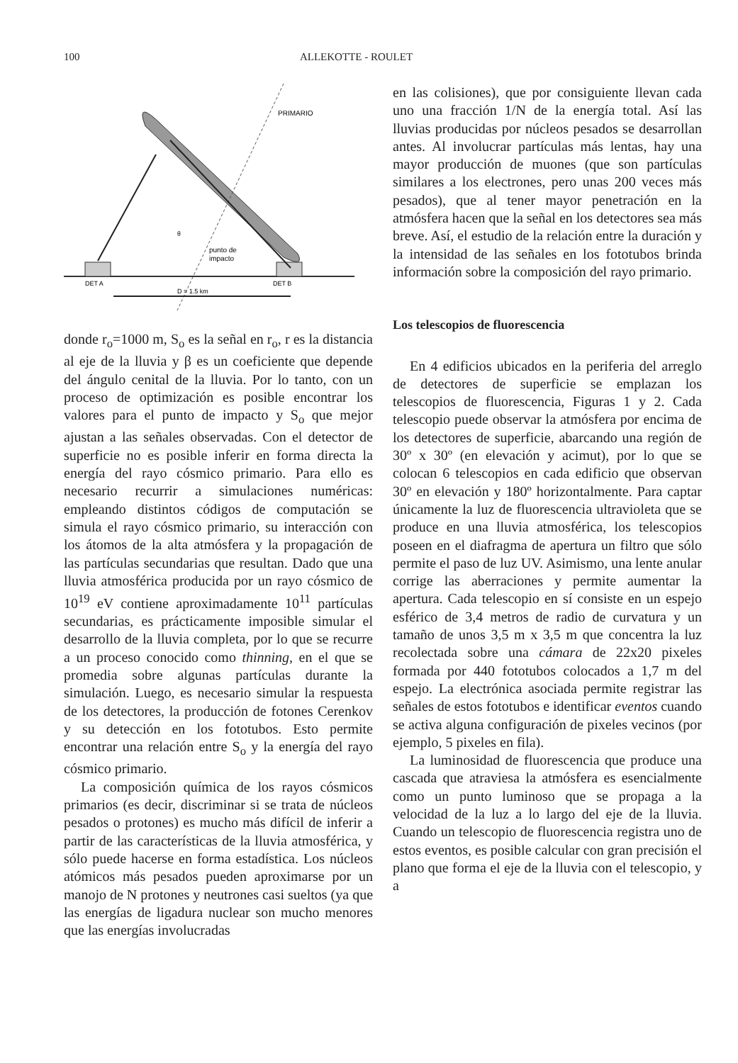100 ALLEKOTTE - ROULET
PRIMARIO
punto de
impacto
DET A
DET B
D = 1.5 km
θ
donde r<sub>o</sub>=1000 m, S<sub>o</sub> es la señal en r<sub>o</sub>, r es la distancia al eje de la lluvia y β es un coeficiente que depende del ángulo cenital de la lluvia. Por lo tanto, con un proceso de optimización es posible encontrar los valores para el punto de impacto y S<sub>o</sub> que mejor ajustan a las señales observadas. Con el detector de superficie no es posible inferir en forma directa la energía del rayo cósmico primario. Para ello es necesario recurrir a simulaciones numéricas: empleando distintos códigos de computación se simula el rayo cósmico primario, su interacción con los átomos de la alta atmósfera y la propagación de las partículas secundarias que resultan. Dado que una lluvia atmosférica producida por un rayo cósmico de 10<sup>19</sup> eV contiene aproximadamente 10<sup>11</sup> partículas secundarias, es prácticamente imposible simular el desarrollo de la lluvia completa, por lo que se recurre a un proceso conocido como thinning, en el que se promedia sobre algunas partículas durante la simulación. Luego, es necesario simular la respuesta de los detectores, la producción de fotones Cerenkov y su detección en los fototubos. Esto permite encontrar una relación entre S<sub>o</sub> y la energía del rayo cósmico primario.
La composición química de los rayos cósmicos primarios (es decir, discriminar si se trata de núcleos pesados o protones) es mucho más difícil de inferir a partir de las características de la lluvia atmosférica, y sólo puede hacerse en forma estadística. Los núcleos atómicos más pesados pueden aproximarse por un manojo de N protones y neutrones casi sueltos (ya que las energías de ligadura nuclear son mucho menores que las energías involucradas
en las colisiones), que por consiguiente llevan cada uno una fracción 1/N de la energía total. Así las lluvias producidas por núcleos pesados se desarrollan antes. Al involucrar partículas más lentas, hay una mayor producción de muones (que son partículas similares a los electrones, pero unas 200 veces más pesados), que al tener mayor penetración en la atmósfera hacen que la señal en los detectores sea más breve. Así, el estudio de la relación entre la duración y la intensidad de las señales en los fototubos brinda información sobre la composición del rayo primario.
Los telescopios de fluorescencia
En 4 edificios ubicados en la periferia del arreglo de detectores de superficie se emplazan los telescopios de fluorescencia, Figuras 1 y 2. Cada telescopio puede observar la atmósfera por encima de los detectores de superficie, abarcando una región de 30º x 30º (en elevación y acimut), por lo que se colocan 6 telescopios en cada edificio que observan 30º en elevación y 180º horizontalmente. Para captar únicamente la luz de fluorescencia ultravioleta que se produce en una lluvia atmosférica, los telescopios poseen en el diafragma de apertura un filtro que sólo permite el paso de luz UV. Asimismo, una lente anular corrige las aberraciones y permite aumentar la apertura. Cada telescopio en sí consiste en un espejo esférico de 3,4 metros de radio de curvatura y un tamaño de unos 3,5 m x 3,5 m que concentra la luz recolectada sobre una cámara de 22x20 pixeles formada por 440 fototubos colocados a 1,7 m del espejo. La electrónica asociada permite registrar las señales de estos fototubos e identificar eventos cuando se activa alguna configuración de pixeles vecinos (por ejemplo, 5 pixeles en fila).
La luminosidad de fluorescencia que produce una cascada que atraviesa la atmósfera es esencialmente como un punto luminoso que se propaga a la velocidad de la luz a lo largo del eje de la lluvia. Cuando un telescopio de fluorescencia registra uno de estos eventos, es posible calcular con gran precisión el plano que forma el eje de la lluvia con el telescopio, y a